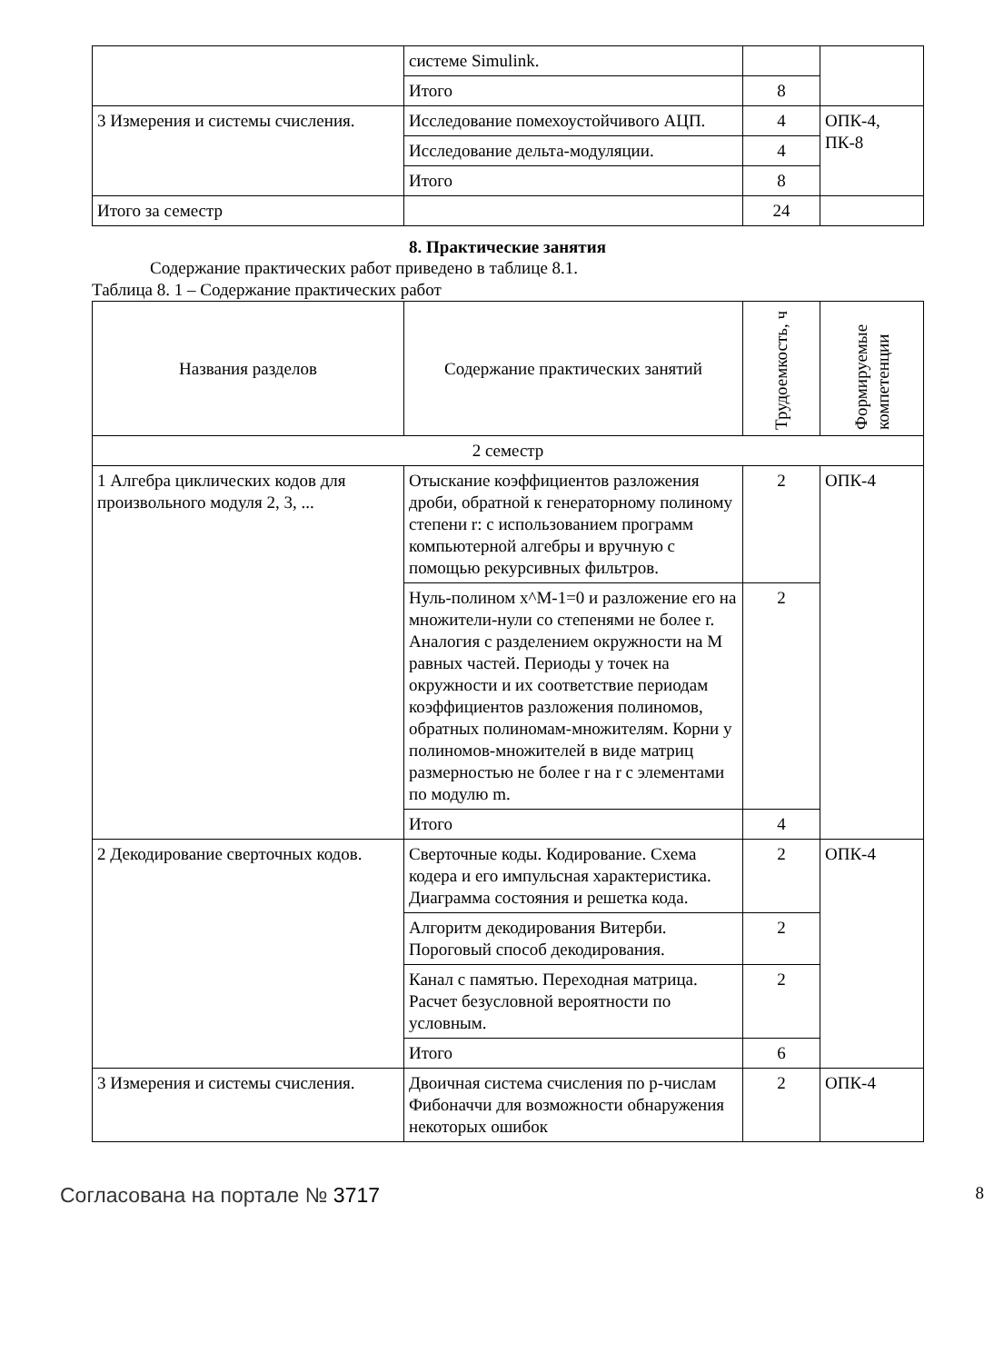| | системе Simulink. | | |
| | Итого | 8 | |
| 3 Измерения и системы счисления. | Исследование помехоустойчивого АЦП. | 4 | ОПК-4, ПК-8 |
| | Исследование дельта-модуляции. | 4 | |
| | Итого | 8 | |
| Итого за семестр | | 24 | |
8. Практические занятия
Содержание практических работ приведено в таблице 8.1.
Таблица 8. 1 – Содержание практических работ
| Названия разделов | Содержание практических занятий | Трудоемкость, ч | Формируемые компетенции |
| --- | --- | --- | --- |
| 2 семестр | | | |
| 1 Алгебра циклических кодов для произвольного модуля 2, 3, ... | Отыскание коэффициентов разложения дроби, обратной к генераторному полиному степени r: с использованием программ компьютерной алгебры и вручную с помощью рекурсивных фильтров. | 2 | ОПК-4 |
| | Нуль-полином x^M-1=0 и разложение его на множители-нули со степенями не более r. Аналогия с разделением окружности на M равных частей. Периоды у точек на окружности и их соответствие периодам коэффициентов разложения полиномов, обратных полиномам-множителям. Корни у полиномов-множителей в виде матриц размерностью не более r на r с элементами по модулю m. | 2 | |
| | Итого | 4 | |
| 2 Декодирование сверточных кодов. | Сверточные коды. Кодирование. Схема кодера и его импульсная характеристика. Диаграмма состояния и решетка кода. | 2 | ОПК-4 |
| | Алгоритм декодирования Витерби. Пороговый способ декодирования. | 2 | |
| | Канал с памятью. Переходная матрица. Расчет безусловной вероятности по условным. | 2 | |
| | Итого | 6 | |
| 3 Измерения и системы счисления. | Двоичная система счисления по p-числам Фибоначчи для возможности обнаружения некоторых ошибок | 2 | ОПК-4 |
Согласована на портале № 3717 8